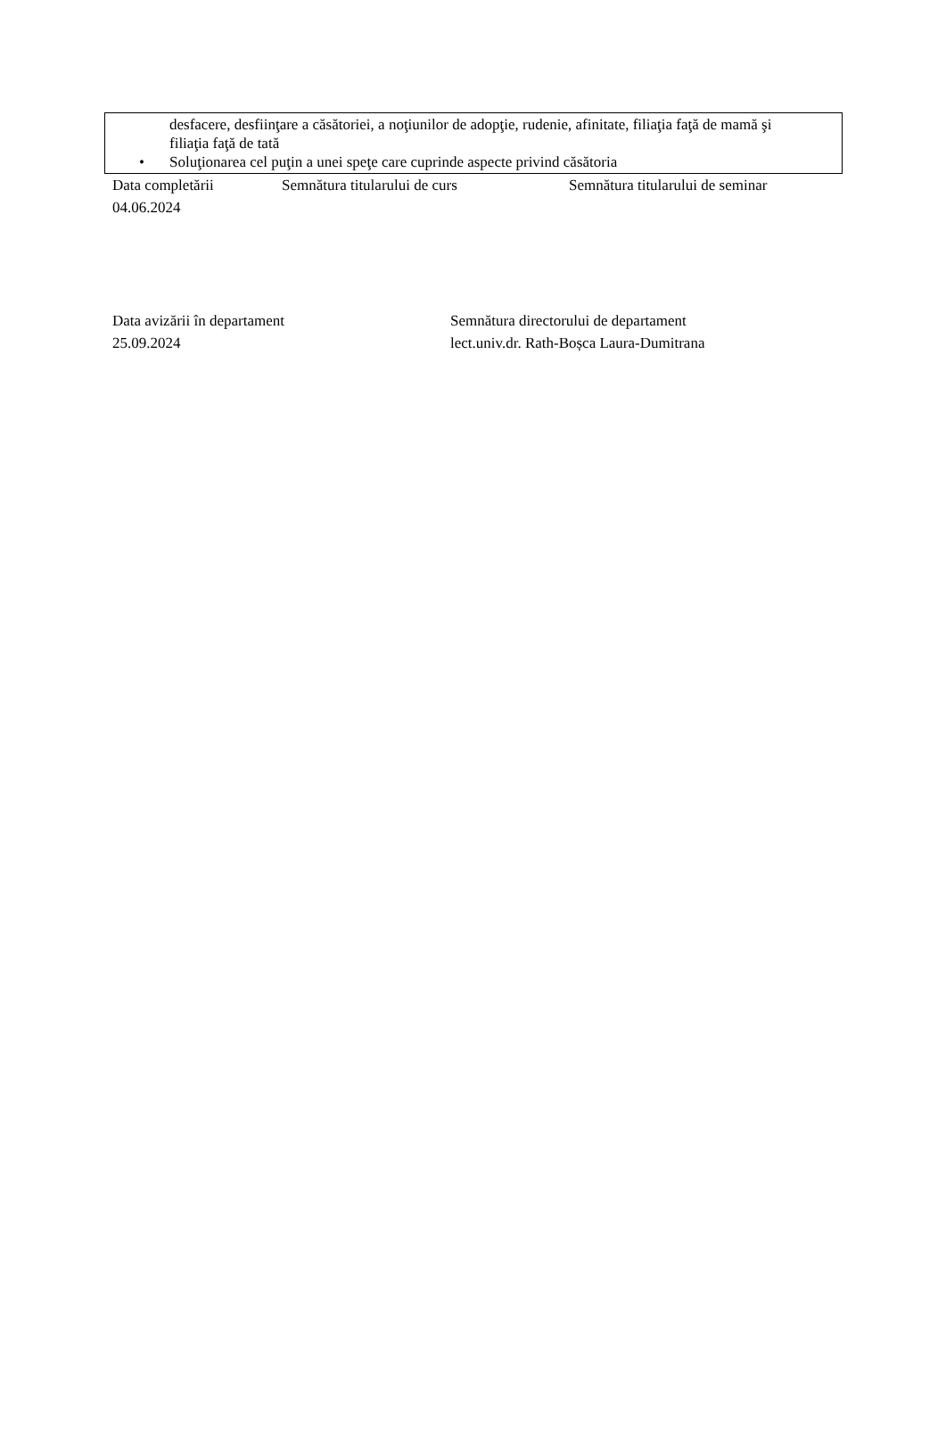desfacere, desfiinţare a căsătoriei, a noţiunilor de adopţie, rudenie, afinitate, filiaţia faţă de mamă şi filiaţia faţă de tată
• Soluţionarea cel puţin a unei speţe care cuprinde aspecte privind căsătoria
Data completării Semnătura titularului de curs Semnătura titularului de seminar
04.06.2024
Data avizării în departament Semnătura directorului de departament
25.09.2024 lect.univ.dr. Rath-Boșca Laura-Dumitrana